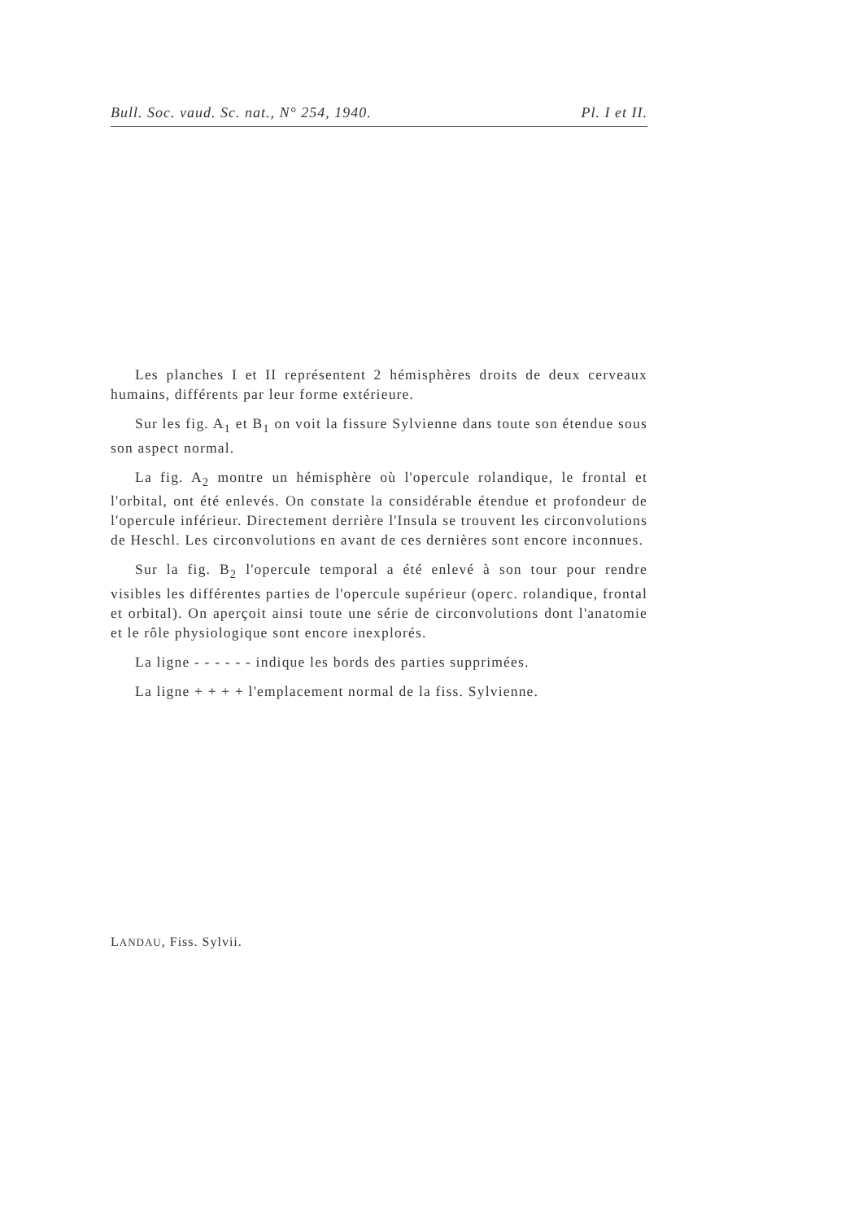Bull. Soc. vaud. Sc. nat., N° 254, 1940. Pl. I et II.
Les planches I et II représentent 2 hémisphères droits de deux cerveaux humains, différents par leur forme extérieure.
Sur les fig. A<sub>1</sub> et B<sub>1</sub> on voit la fissure Sylvienne dans toute son étendue sous son aspect normal.
La fig. A<sub>2</sub> montre un hémisphère où l'opercule rolandique, le frontal et l'orbital, ont été enlevés. On constate la considérable étendue et profondeur de l'opercule inférieur. Directement derrière l'Insula se trouvent les circonvolutions de Heschl. Les circonvolutions en avant de ces dernières sont encore inconnues.
Sur la fig. B<sub>2</sub> l'opercule temporal a été enlevé à son tour pour rendre visibles les différentes parties de l'opercule supérieur (operc. rolandique, frontal et orbital). On aperçoit ainsi toute une série de circonvolutions dont l'anatomie et le rôle physiologique sont encore inexplorés.
La ligne - - - - - - indique les bords des parties supprimées.
La ligne + + + + l'emplacement normal de la fiss. Sylvienne.
LANDAU, Fiss. Sylvii.